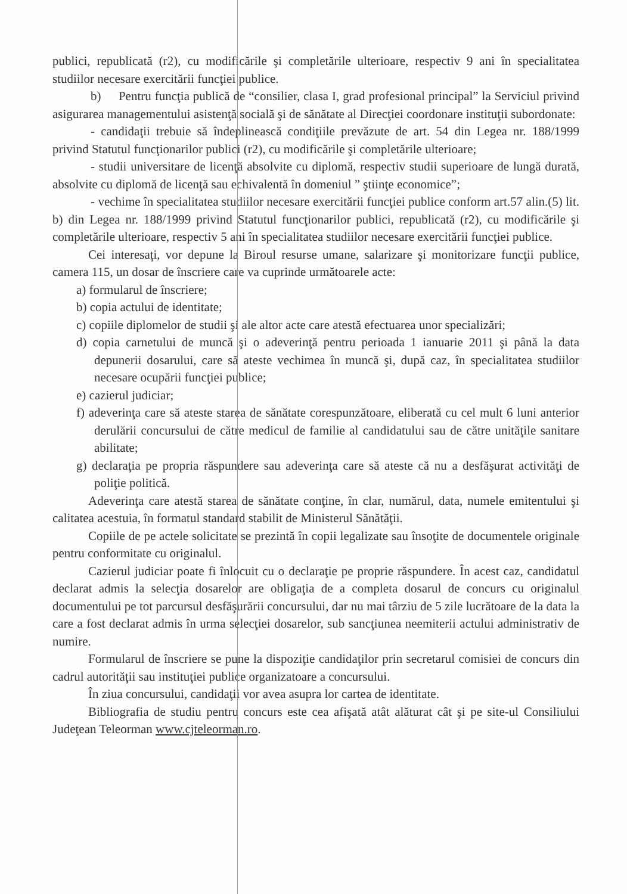publici, republicată (r2), cu modificările şi completările ulterioare, respectiv 9 ani în specialitatea studiilor necesare exercitării funcţiei publice.
b) Pentru funcţia publică de “consilier, clasa I, grad profesional principal” la Serviciul privind asigurarea managementului asistenţă socială şi de sănătate al Direcţiei coordonare instituţii subordonate:
- candidaţii trebuie să îndeplinească condiţiile prevăzute de art. 54 din Legea nr. 188/1999 privind Statutul funcţionarilor publici (r2), cu modificările şi completările ulterioare;
- studii universitare de licenţă absolvite cu diplomă, respectiv studii superioare de lungă durată, absolvite cu diplomă de licenţă sau echivalentă în domeniul ” ştiinţe economice”;
- vechime în specialitatea studiilor necesare exercitării funcţiei publice conform art.57 alin.(5) lit. b) din Legea nr. 188/1999 privind Statutul funcţionarilor publici, republicată (r2), cu modificările şi completările ulterioare, respectiv 5 ani în specialitatea studiilor necesare exercitării funcţiei publice.
Cei interesaţi, vor depune la Biroul resurse umane, salarizare şi monitorizare funcţii publice, camera 115, un dosar de înscriere care va cuprinde următoarele acte:
a) formularul de înscriere;
b) copia actului de identitate;
c) copiile diplomelor de studii şi ale altor acte care atestă efectuarea unor specializări;
d) copia carnetului de muncă şi o adeverinţă pentru perioada 1 ianuarie 2011 şi până la data depunerii dosarului, care să ateste vechimea în muncă şi, după caz, în specialitatea studiilor necesare ocupării funcţiei publice;
e) cazierul judiciar;
f) adeverinţa care să ateste starea de sănătate corespunzătoare, eliberată cu cel mult 6 luni anterior derulării concursului de către medicul de familie al candidatului sau de către unităţile sanitare abilitate;
g) declaraţia pe propria răspundere sau adeverinţa care să ateste că nu a desfăşurat activităţi de poliţie politică.
Adeverinţa care atestă starea de sănătate conţine, în clar, numărul, data, numele emitentului şi calitatea acestuia, în formatul standard stabilit de Ministerul Sănătăţii.
Copiile de pe actele solicitate se prezintă în copii legalizate sau însoţite de documentele originale pentru conformitate cu originalul.
Cazierul judiciar poate fi înlocuit cu o declaraţie pe proprie răspundere. În acest caz, candidatul declarat admis la selecţia dosarelor are obligaţia de a completa dosarul de concurs cu originalul documentului pe tot parcursul desfăşurării concursului, dar nu mai târziu de 5 zile lucrătoare de la data la care a fost declarat admis în urma selecţiei dosarelor, sub sancţiunea neemiterii actului administrativ de numire.
Formularul de înscriere se pune la dispoziţie candidaţilor prin secretarul comisiei de concurs din cadrul autorităţii sau instituţiei publice organizatoare a concursului.
În ziua concursului, candidaţii vor avea asupra lor cartea de identitate.
Bibliografia de studiu pentru concurs este cea afişată atât alăturat cât şi pe site-ul Consiliului Judeţean Teleorman www.cjteleorman.ro.